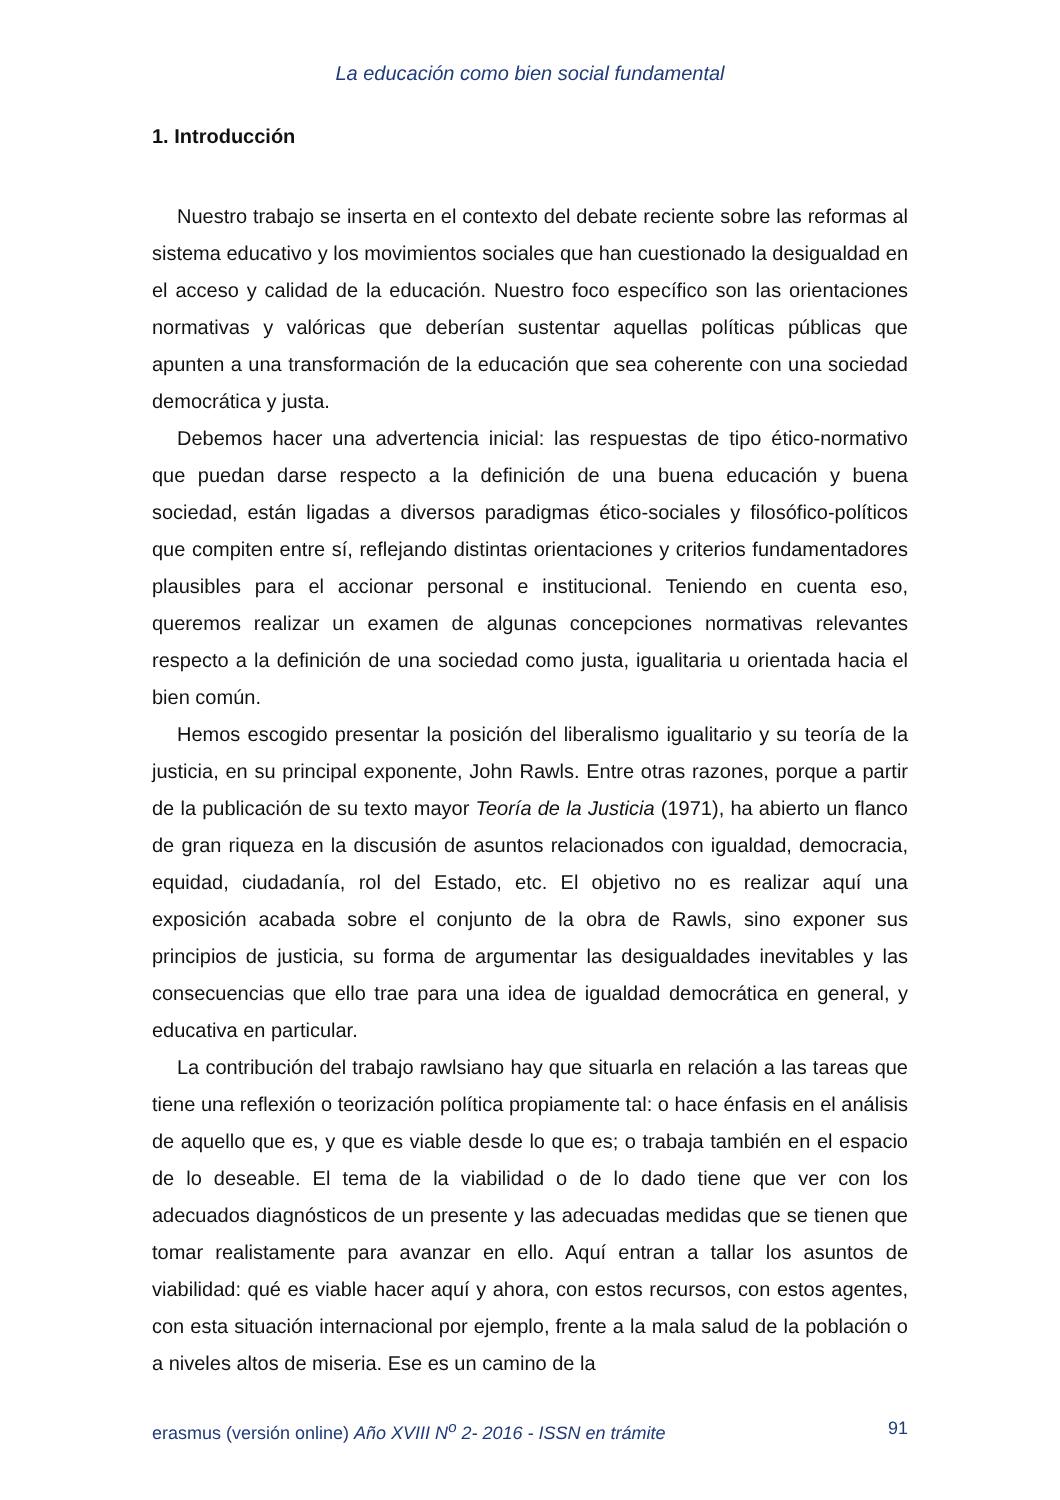La educación como bien social fundamental
1. Introducción
Nuestro trabajo se inserta en el contexto del debate reciente sobre las reformas al sistema educativo y los movimientos sociales que han cuestionado la desigualdad en el acceso y calidad de la educación. Nuestro foco específico son las orientaciones normativas y valóricas que deberían sustentar aquellas políticas públicas que apunten a una transformación de la educación que sea coherente con una sociedad democrática y justa.
Debemos hacer una advertencia inicial: las respuestas de tipo ético-normativo que puedan darse respecto a la definición de una buena educación y buena sociedad, están ligadas a diversos paradigmas ético-sociales y filosófico-políticos que compiten entre sí, reflejando distintas orientaciones y criterios fundamentadores plausibles para el accionar personal e institucional. Teniendo en cuenta eso, queremos realizar un examen de algunas concepciones normativas relevantes respecto a la definición de una sociedad como justa, igualitaria u orientada hacia el bien común.
Hemos escogido presentar la posición del liberalismo igualitario y su teoría de la justicia, en su principal exponente, John Rawls. Entre otras razones, porque a partir de la publicación de su texto mayor Teoría de la Justicia (1971), ha abierto un flanco de gran riqueza en la discusión de asuntos relacionados con igualdad, democracia, equidad, ciudadanía, rol del Estado, etc. El objetivo no es realizar aquí una exposición acabada sobre el conjunto de la obra de Rawls, sino exponer sus principios de justicia, su forma de argumentar las desigualdades inevitables y las consecuencias que ello trae para una idea de igualdad democrática en general, y educativa en particular.
La contribución del trabajo rawlsiano hay que situarla en relación a las tareas que tiene una reflexión o teorización política propiamente tal: o hace énfasis en el análisis de aquello que es, y que es viable desde lo que es; o trabaja también en el espacio de lo deseable. El tema de la viabilidad o de lo dado tiene que ver con los adecuados diagnósticos de un presente y las adecuadas medidas que se tienen que tomar realistamente para avanzar en ello. Aquí entran a tallar los asuntos de viabilidad: qué es viable hacer aquí y ahora, con estos recursos, con estos agentes, con esta situación internacional por ejemplo, frente a la mala salud de la población o a niveles altos de miseria. Ese es un camino de la
erasmus (versión online) Año XVIII N<sup>o</sup> 2- 2016 - ISSN en trámite 91